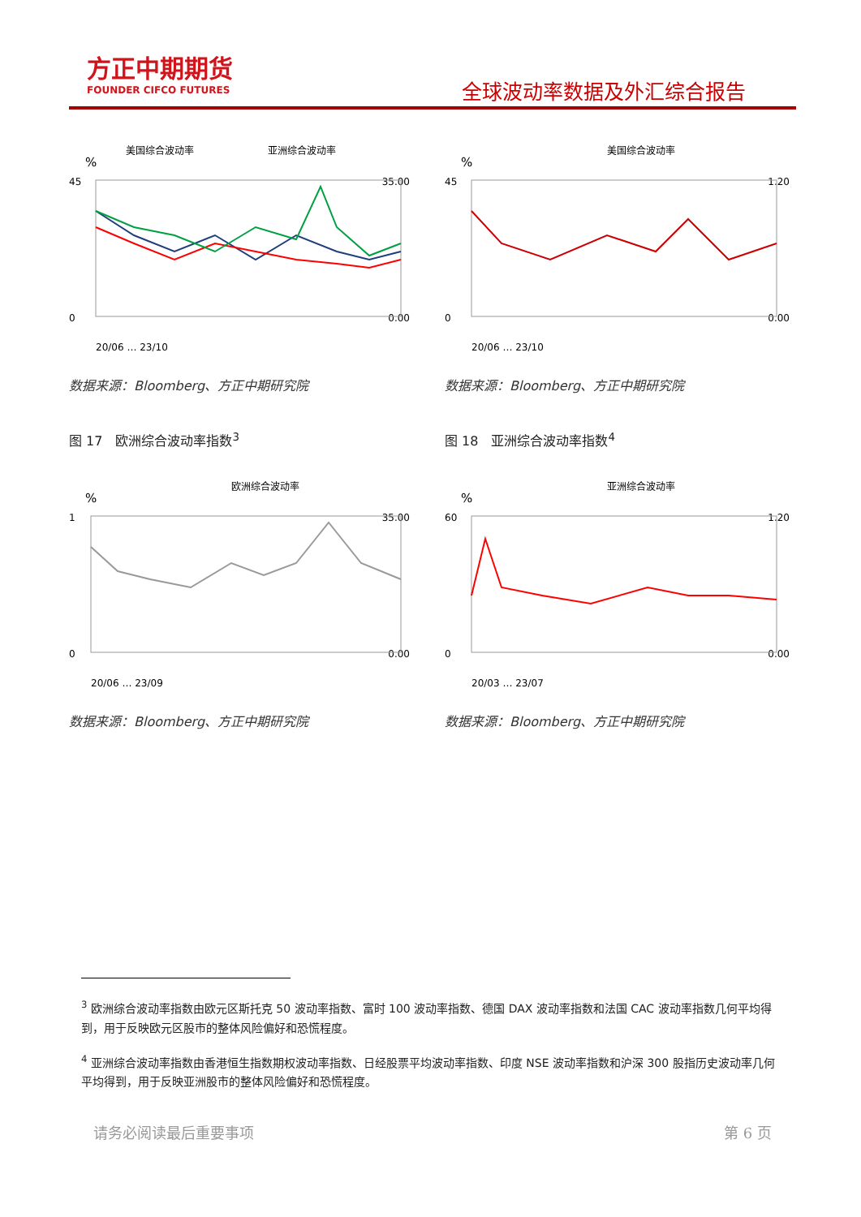方正中期期货
FOUNDER CIFCO FUTURES
全球波动率数据及外汇综合报告
美国综合波动率
亚洲综合波动率
%
45
0
35.00
0.00
20/06 … 23/10
数据来源：Bloomberg、方正中期研究院
图 17　欧洲综合波动率指数<sup>3</sup>
欧洲综合波动率
%
1
0
35.00
0.00
20/06 … 23/09
数据来源：Bloomberg、方正中期研究院
美国综合波动率
%
45
0
1.20
0.00
20/06 … 23/10
数据来源：Bloomberg、方正中期研究院
图 18　亚洲综合波动率指数<sup>4</sup>
亚洲综合波动率
%
60
0
1.20
0.00
20/03 … 23/07
数据来源：Bloomberg、方正中期研究院
<sup>3</sup> 欧洲综合波动率指数由欧元区斯托克 50 波动率指数、富时 100 波动率指数、德国 DAX 波动率指数和法国 CAC 波动率指数几何平均得到，用于反映欧元区股市的整体风险偏好和恐慌程度。
<sup>4</sup> 亚洲综合波动率指数由香港恒生指数期权波动率指数、日经股票平均波动率指数、印度 NSE 波动率指数和沪深 300 股指历史波动率几何平均得到，用于反映亚洲股市的整体风险偏好和恐慌程度。
请务必阅读最后重要事项 第 6 页